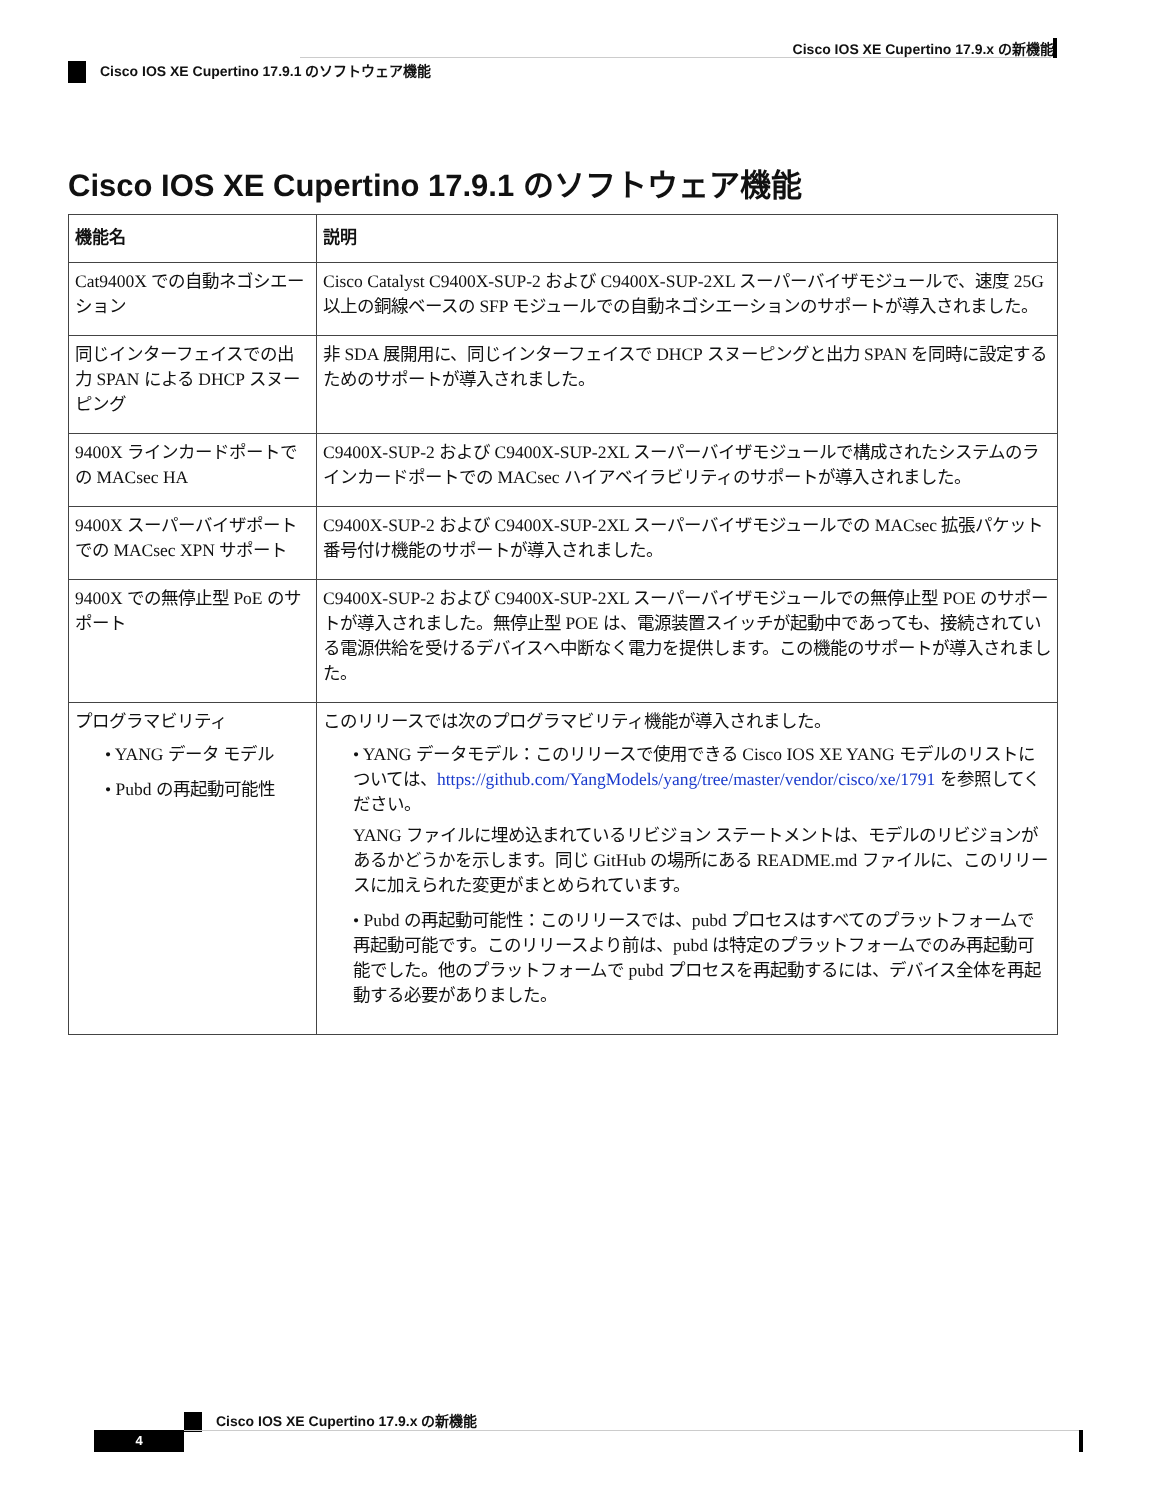Cisco IOS XE Cupertino 17.9.x の新機能
Cisco IOS XE Cupertino 17.9.1 のソフトウェア機能
Cisco IOS XE Cupertino 17.9.1 のソフトウェア機能
| 機能名 | 説明 |
| --- | --- |
| Cat9400X での自動ネゴシエーション | Cisco Catalyst C9400X-SUP-2 および C9400X-SUP-2XL スーパーバイザモジュールで、速度 25G 以上の銅線ベースの SFP モジュールでの自動ネゴシエーションのサポートが導入されました。 |
| 同じインターフェイスでの出力 SPAN による DHCP スヌーピング | 非 SDA 展開用に、同じインターフェイスで DHCP スヌーピングと出力 SPAN を同時に設定するためのサポートが導入されました。 |
| 9400X ラインカードポートでの MACsec HA | C9400X-SUP-2 および C9400X-SUP-2XL スーパーバイザモジュールで構成されたシステムのラインカードポートでの MACsec ハイアベイラビリティのサポートが導入されました。 |
| 9400X スーパーバイザポートでの MACsec XPN サポート | C9400X-SUP-2 および C9400X-SUP-2XL スーパーバイザモジュールでの MACsec 拡張パケット番号付け機能のサポートが導入されました。 |
| 9400X での無停止型 PoE のサポート | C9400X-SUP-2 および C9400X-SUP-2XL スーパーバイザモジュールでの無停止型 POE のサポートが導入されました。無停止型 POE は、電源装置スイッチが起動中であっても、接続されている電源供給を受けるデバイスへ中断なく電力を提供します。この機能のサポートが導入されました。 |
| プログラマビリティ • YANG データ モデル • Pubd の再起動可能性 | このリリースでは次のプログラマビリティ機能が導入されました。 • YANG データモデル：このリリースで使用できる Cisco IOS XE YANG モデルのリストについては、 https://github.com/YangModels/yang/tree/master/vendor/cisco/xe/1791 を参照してください。 YANG ファイルに埋め込まれているリビジョン ステートメントは、モデルのリビジョンがあるかどうかを示します。同じ GitHub の場所にある README.md ファイルに、このリリースに加えられた変更がまとめられています。 • Pubd の再起動可能性：このリリースでは、pubd プロセスはすべてのプラットフォームで再起動可能です。このリリースより前は、pubd は特定のプラットフォームでのみ再起動可能でした。他のプラットフォームで pubd プロセスを再起動するには、デバイス全体を再起動する必要がありました。 |
Cisco IOS XE Cupertino 17.9.x の新機能
4